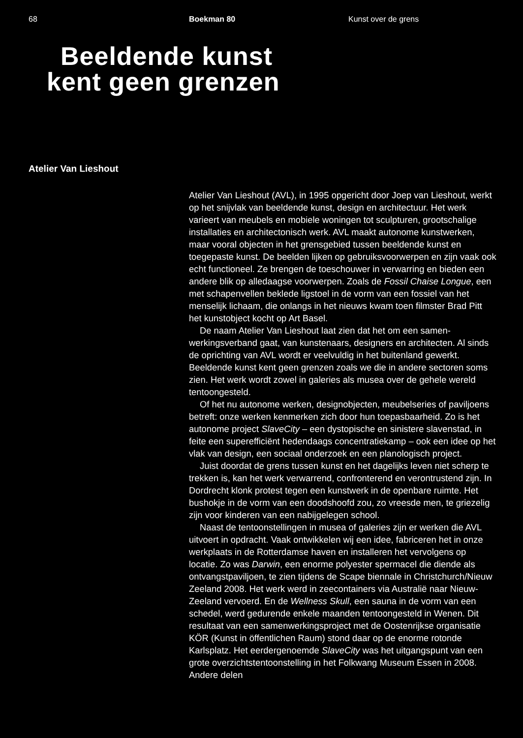68 Boekman 80 Kunst over de grens
Beeldende kunst
kent geen grenzen
Atelier Van Lieshout
Atelier Van Lieshout (AVL), in 1995 opgericht door Joep van Lieshout, werkt op het snijvlak van beeldende kunst, design en architectuur. Het werk varieert van meubels en mobiele woningen tot sculpturen, grootschalige installaties en architectonisch werk. AVL maakt autonome kunstwerken, maar vooral objecten in het grensgebied tussen beeldende kunst en toegepaste kunst. De beelden lijken op gebruiksvoorwerpen en zijn vaak ook echt functioneel. Ze brengen de toeschouwer in verwarring en bieden een andere blik op alledaagse voorwerpen. Zoals de Fossil Chaise Longue, een met schapenvellen beklede ligstoel in de vorm van een fossiel van het menselijk lichaam, die onlangs in het nieuws kwam toen filmster Brad Pitt het kunst­object kocht op Art Basel.
De naam Atelier Van Lieshout laat zien dat het om een samen­werkingsverband gaat, van kunstenaars, designers en architecten. Al sinds de oprichting van AVL wordt er veelvuldig in het buitenland gewerkt. Beeldende kunst kent geen grenzen zoals we die in andere sectoren soms zien. Het werk wordt zowel in galeries als musea over de gehele wereld tentoongesteld.
Of het nu autonome werken, designobjecten, meubelseries of paviljoens betreft: onze werken kenmerken zich door hun toepasbaar­heid. Zo is het autonome project SlaveCity – een dystopische en sinistere slavenstad, in feite een superefficiënt hedendaags concentratiekamp – ook een idee op het vlak van design, een sociaal onderzoek en een planologisch project.
Juist doordat de grens tussen kunst en het dagelijks leven niet scherp te trekken is, kan het werk verwarrend, confronterend en verontrustend zijn. In Dordrecht klonk protest tegen een kunstwerk in de openbare ruimte. Het bushokje in de vorm van een doodshoofd zou, zo vreesde men, te griezelig zijn voor kinderen van een nabij­gelegen school.
Naast de tentoonstellingen in musea of galeries zijn er werken die AVL uitvoert in opdracht. Vaak ontwikkelen wij een idee, fabriceren het in onze werkplaats in de Rotterdamse haven en installeren het vervolgens op locatie. Zo was Darwin, een enorme polyester spermacel die diende als ontvangstpaviljoen, te zien tijdens de Scape biennale in Christchurch/Nieuw Zeeland 2008. Het werk werd in zeecontainers via Australië naar Nieuw-Zeeland vervoerd. En de Wellness Skull, een sauna in de vorm van een schedel, werd gedurende enkele maanden tentoongesteld in Wenen. Dit resultaat van een samenwerkings­project met de Oostenrijkse organisatie KÖR (Kunst in öffentlichen Raum) stond daar op de enorme rotonde Karlsplatz. Het eerder­genoemde SlaveCity was het uitgangspunt van een grote overzichts­tentoonstelling in het Folkwang Museum Essen in 2008. Andere delen